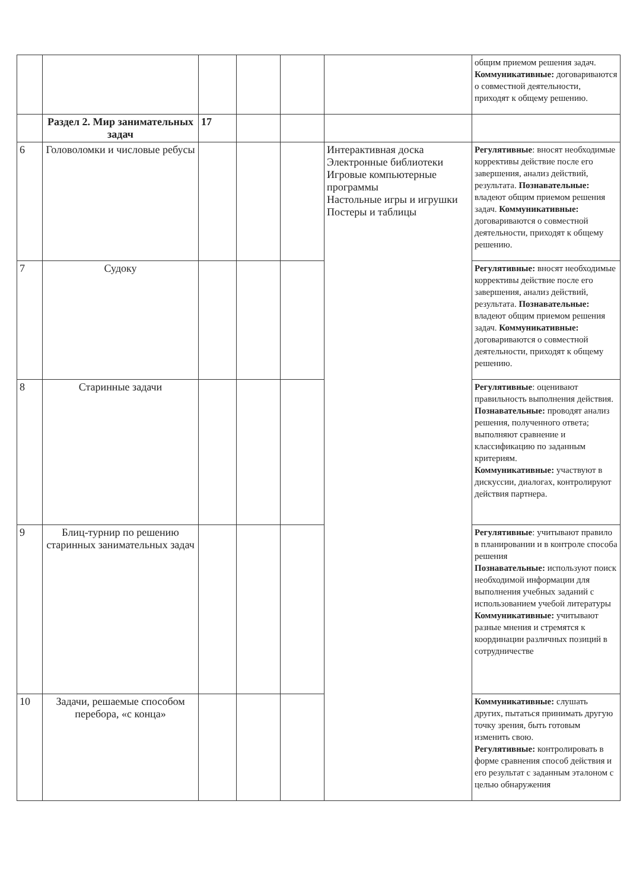| | | | | | | общим приемом решения задач. Коммуникативные: договариваются о совместной деятельности, приходят к общему решению. |
| | Раздел 2. Мир занимательных задач | 17 | | | | |
| 6 | Головоломки и числовые ребусы | | | | Интерактивная доска Электронные библиотеки Игровые компьютерные программы Настольные игры и игрушки Постеры и таблицы | Регулятивные : вносят необходимые коррективы действие после его завершения, анализ действий, результата. Познавательные: владеют общим приемом решения задач. Коммуникативные: договариваются о совместной деятельности, приходят к общему решению. |
| 7 | Судоку | | | | | Регулятивные: вносят необходимые коррективы действие после его завершения, анализ действий, результата. Познавательные: владеют общим приемом решения задач. Коммуникативные: договариваются о совместной деятельности, приходят к общему решению. |
| 8 | Старинные задачи | | | | | Регулятивные : оценивают правильность выполнения действия. Познавательные: проводят анализ решения, полученного ответа; выполняют сравнение и классификацию по заданным критериям. Коммуникативные: участвуют в дискуссии, диалогах, контролируют действия партнера. |
| 9 | Блиц-турнир по решению старинных занимательных задач | | | | | Регулятивные : учитывают правило в планировании и в контроле способа решения Познавательные: используют поиск необходимой информации для выполнения учебных заданий с использованием учебой литературы Коммуникативные: учитывают разные мнения и стремятся к координации различных позиций в сотрудничестве |
| 10 | Задачи, решаемые способом перебора, «с конца» | | | | | Коммуникативные: слушать других, пытаться принимать другую точку зрения, быть готовым изменить свою. Регулятивные: контролировать в форме сравнения способ действия и его результат с заданным эталоном с целью обнаружения |